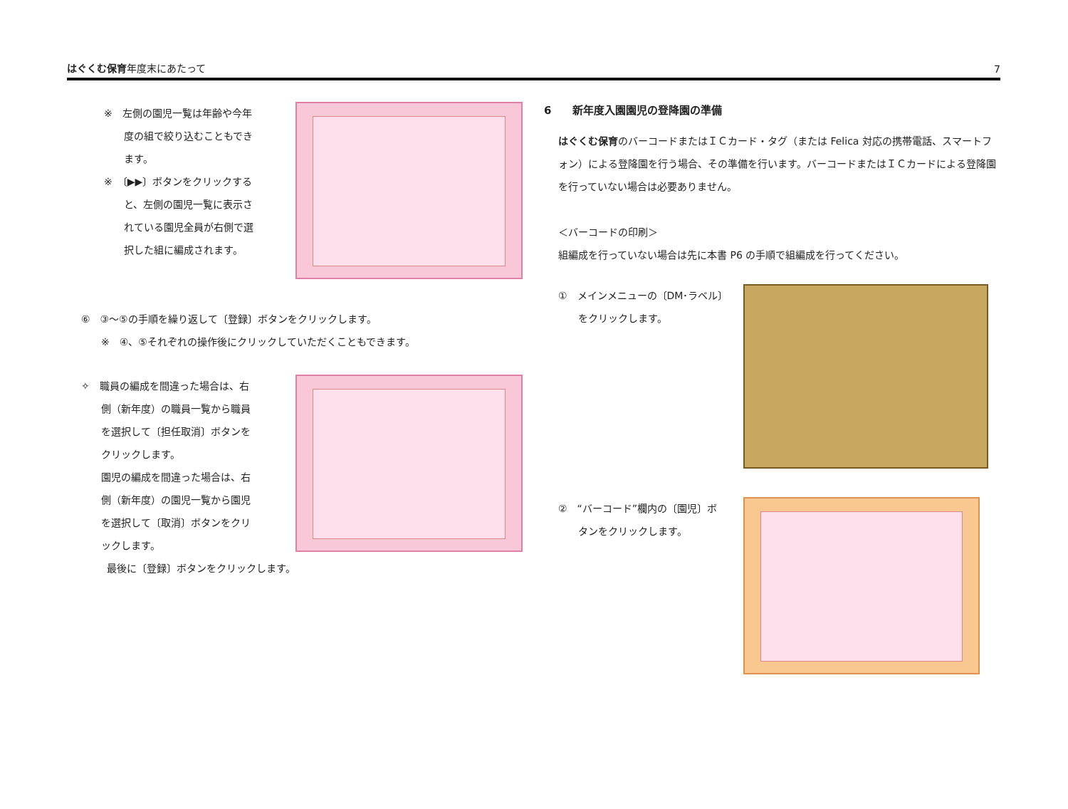はぐくむ保育年度末にあたって 7
※　左側の園児一覧は年齢や今年
　　度の組で絞り込むこともでき
　　ます。
※　〔▶▶〕ボタンをクリックする
　　と、左側の園児一覧に表示さ
　　れている園児全員が右側で選
　　択した組に編成されます。
⑥　③～⑤の手順を繰り返して〔登録〕ボタンをクリックします。
　　※　④、⑤それぞれの操作後にクリックしていただくこともできます。
✧　職員の編成を間違った場合は、右
　　側（新年度）の職員一覧から職員
　　を選択して〔担任取消〕ボタンを
　　クリックします。
　　園児の編成を間違った場合は、右
　　側（新年度）の園児一覧から園児
　　を選択して〔取消〕ボタンをクリ
　　ックします。
最後に〔登録〕ボタンをクリックします。
6　　新年度入園園児の登降園の準備
はぐくむ保育のバーコードまたはＩＣカード・タグ（または Felica 対応の携帯電話、スマートフォン）による登降園を行う場合、その準備を行います。バーコードまたはＩＣカードによる登降園を行っていない場合は必要ありません。
＜バーコードの印刷＞
組編成を行っていない場合は先に本書 P6 の手順で組編成を行ってください。
①　メインメニューの〔DM･ラベル〕
　　をクリックします。
②　“バーコード”欄内の〔園児〕ボ
　　タンをクリックします。